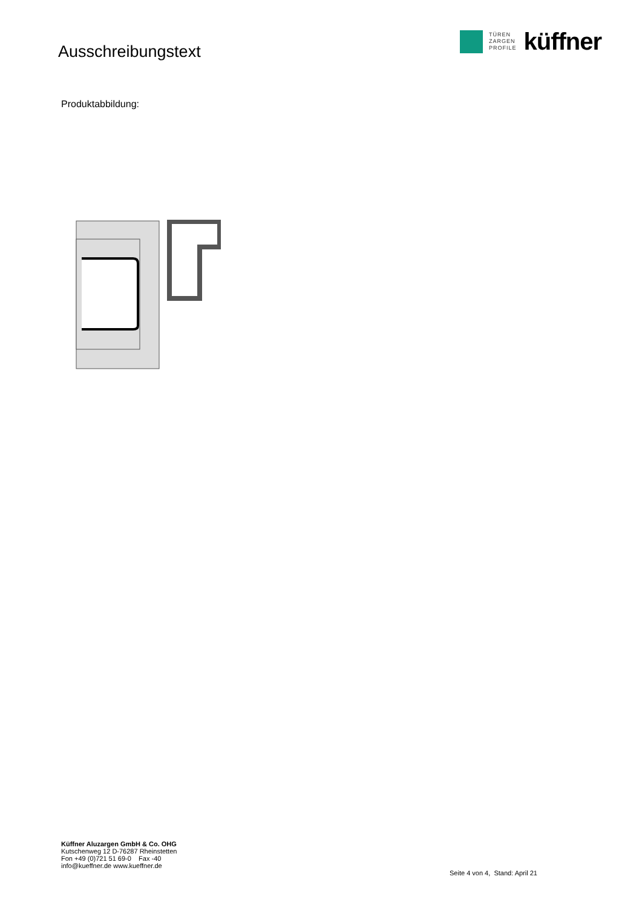Ausschreibungstext
TÜREN
ZARGEN
PROFILE
küffner
Produktabbildung:
Küffner Aluzargen GmbH & Co. OHG
Kutschenweg 12 D-76287 Rheinstetten
Fon +49 (0)721 51 69-0 Fax -40
info@kueffner.de www.kueffner.de
Seite 4 von 4, Stand: April 21